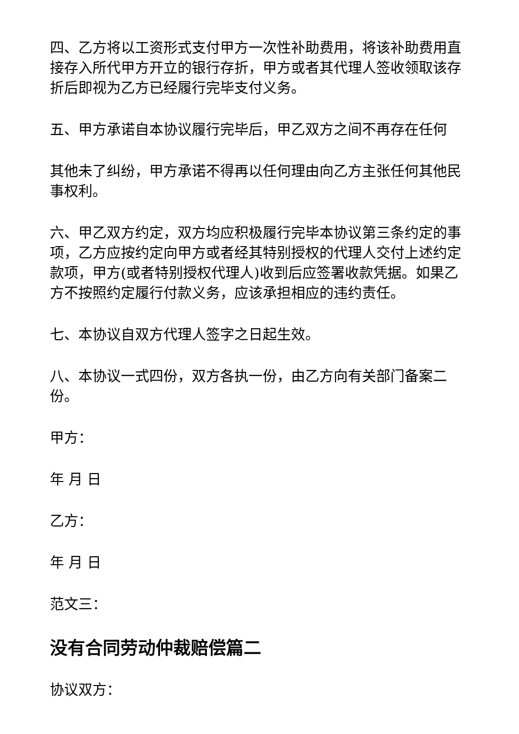四、乙方将以工资形式支付甲方一次性补助费用，将该补助费用直接存入所代甲方开立的银行存折，甲方或者其代理人签收领取该存折后即视为乙方已经履行完毕支付义务。
五、甲方承诺自本协议履行完毕后，甲乙双方之间不再存在任何
其他未了纠纷，甲方承诺不得再以任何理由向乙方主张任何其他民事权利。
六、甲乙双方约定，双方均应积极履行完毕本协议第三条约定的事项，乙方应按约定向甲方或者经其特别授权的代理人交付上述约定款项，甲方(或者特别授权代理人)收到后应签署收款凭据。如果乙方不按照约定履行付款义务，应该承担相应的违约责任。
七、本协议自双方代理人签字之日起生效。
八、本协议一式四份，双方各执一份，由乙方向有关部门备案二份。
甲方：
年 月 日
乙方：
年 月 日
范文三：
没有合同劳动仲裁赔偿篇二
协议双方：